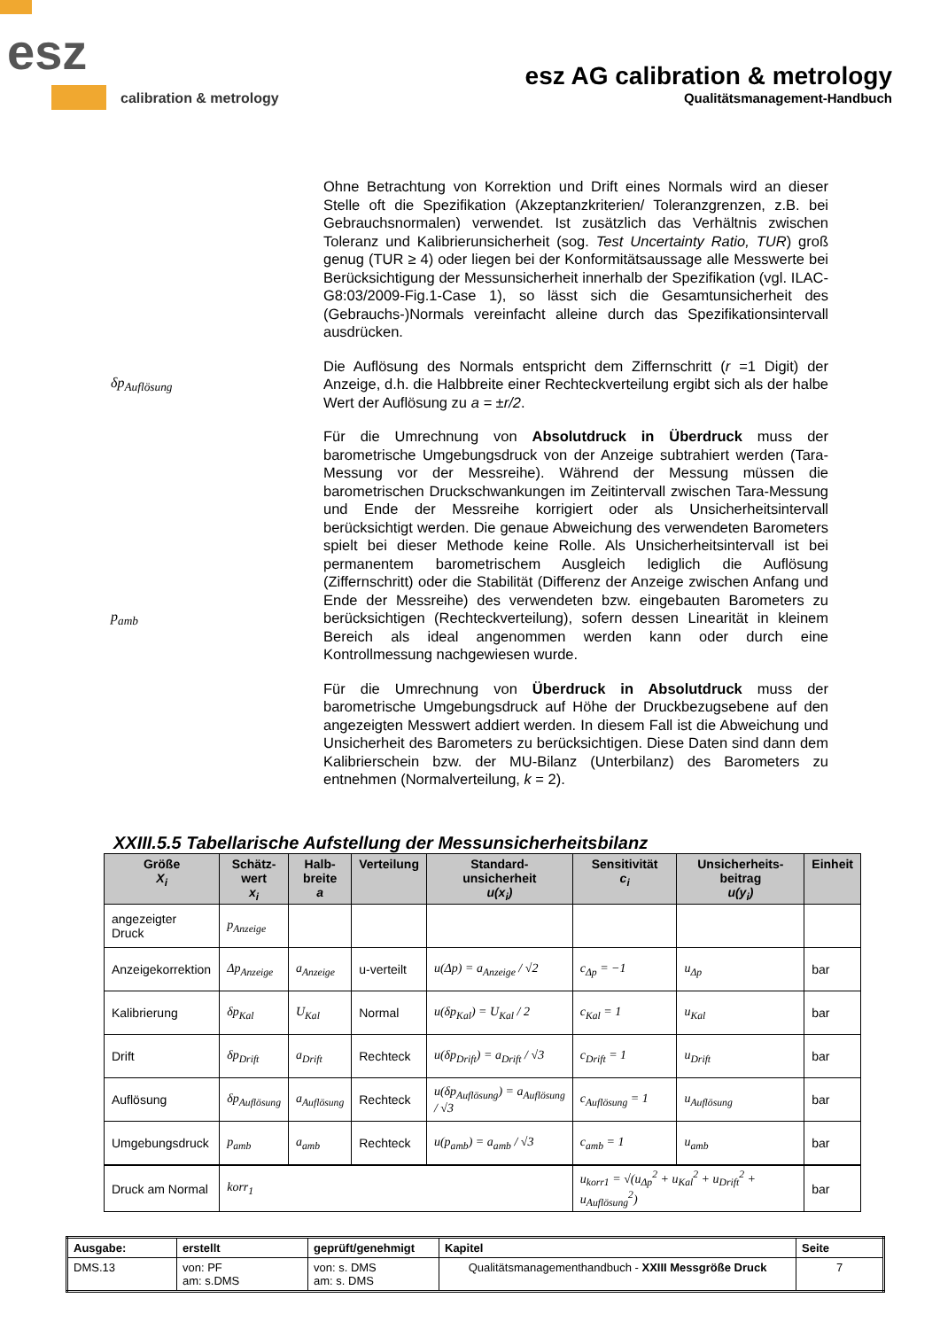esz
calibration & metrology
esz AG calibration & metrology
Qualitätsmanagement-Handbuch
Ohne Betrachtung von Korrektion und Drift eines Normals wird an dieser Stelle oft die Spezifikation (Akzeptanzkriterien/ Toleranzgrenzen, z.B. bei Gebrauchsnormalen) verwendet. Ist zusätzlich das Verhältnis zwischen Toleranz und Kalibrierunsicherheit (sog. Test Uncertainty Ratio, TUR) groß genug (TUR ≥ 4) oder liegen bei der Konformitätsaussage alle Messwerte bei Berücksichtigung der Messunsicherheit innerhalb der Spezifikation (vgl. ILAC-G8:03/2009-Fig.1-Case 1), so lässt sich die Gesamtunsicherheit des (Gebrauchs-)Normals vereinfacht alleine durch das Spezifikationsintervall ausdrücken.
δp<sub>Auflösung</sub>
Die Auflösung des Normals entspricht dem Ziffernschritt (r =1 Digit) der Anzeige, d.h. die Halbbreite einer Rechteckverteilung ergibt sich als der halbe Wert der Auflösung zu a = ±r/2.
p<sub>amb</sub>
Für die Umrechnung von Absolutdruck in Überdruck muss der barometrische Umgebungsdruck von der Anzeige subtrahiert werden (Tara-Messung vor der Messreihe). Während der Messung müssen die barometrischen Druckschwankungen im Zeitintervall zwischen Tara-Messung und Ende der Messreihe korrigiert oder als Unsicherheitsintervall berücksichtigt werden. Die genaue Abweichung des verwendeten Barometers spielt bei dieser Methode keine Rolle. Als Unsicherheitsintervall ist bei permanentem barometrischem Ausgleich lediglich die Auflösung (Ziffernschritt) oder die Stabilität (Differenz der Anzeige zwischen Anfang und Ende der Messreihe) des verwendeten bzw. eingebauten Barometers zu berücksichtigen (Rechteckverteilung), sofern dessen Linearität in kleinem Bereich als ideal angenommen werden kann oder durch eine Kontrollmessung nachgewiesen wurde.
Für die Umrechnung von Überdruck in Absolutdruck muss der barometrische Umgebungsdruck auf Höhe der Druckbezugsebene auf den angezeigten Messwert addiert werden. In diesem Fall ist die Abweichung und Unsicherheit des Barometers zu berücksichtigen. Diese Daten sind dann dem Kalibrierschein bzw. der MU-Bilanz (Unterbilanz) des Barometers zu entnehmen (Normalverteilung, k = 2).
XXIII.5.5 Tabellarische Aufstellung der Messunsicherheitsbilanz
| Größe X<sub>i</sub> | Schätz- wert x<sub>i</sub> | Halb- breite a | Verteilung | Standard- unsicherheit u(x<sub>i</sub>) | Sensitivität c<sub>i</sub> | Unsicherheits- beitrag u(y<sub>i</sub>) | Einheit |
| --- | --- | --- | --- | --- | --- | --- | --- |
| angezeigter Druck | p<sub>Anzeige</sub> | | | | | | |
| Anzeigekorrektion | Δp<sub>Anzeige</sub> | a<sub>Anzeige</sub> | u-verteilt | u(Δp) = a<sub>Anzeige</sub> / √2 | c<sub>Δp</sub> = −1 | u<sub>Δp</sub> | bar |
| Kalibrierung | δp<sub>Kal</sub> | U<sub>Kal</sub> | Normal | u(δp<sub>Kal</sub>) = U<sub>Kal</sub> / 2 | c<sub>Kal</sub> = 1 | u<sub>Kal</sub> | bar |
| Drift | δp<sub>Drift</sub> | a<sub>Drift</sub> | Rechteck | u(δp<sub>Drift</sub>) = a<sub>Drift</sub> / √3 | c<sub>Drift</sub> = 1 | u<sub>Drift</sub> | bar |
| Auflösung | δp<sub>Auflösung</sub> | a<sub>Auflösung</sub> | Rechteck | u(δp<sub>Auflösung</sub>) = a<sub>Auflösung</sub> / √3 | c<sub>Auflösung</sub> = 1 | u<sub>Auflösung</sub> | bar |
| Umgebungsdruck | p<sub>amb</sub> | a<sub>amb</sub> | Rechteck | u(p<sub>amb</sub>) = a<sub>amb</sub> / √3 | c<sub>amb</sub> = 1 | u<sub>amb</sub> | bar |
| Druck am Normal | korr<sub>1</sub> | | | | u<sub>korr1</sub> = √(u<sub>Δp</sub><sup>2</sup> + u<sub>Kal</sub><sup>2</sup> + u<sub>Drift</sub><sup>2</sup> + u<sub>Auflösung</sub><sup>2</sup>) | | bar |
| Ausgabe: | erstellt | geprüft/genehmigt | Kapitel | Seite |
| DMS.13 | von: PF am: s.DMS | von: s. DMS am: s. DMS | Qualitätsmanagementhandbuch - XXIII Messgröße Druck | 7 |